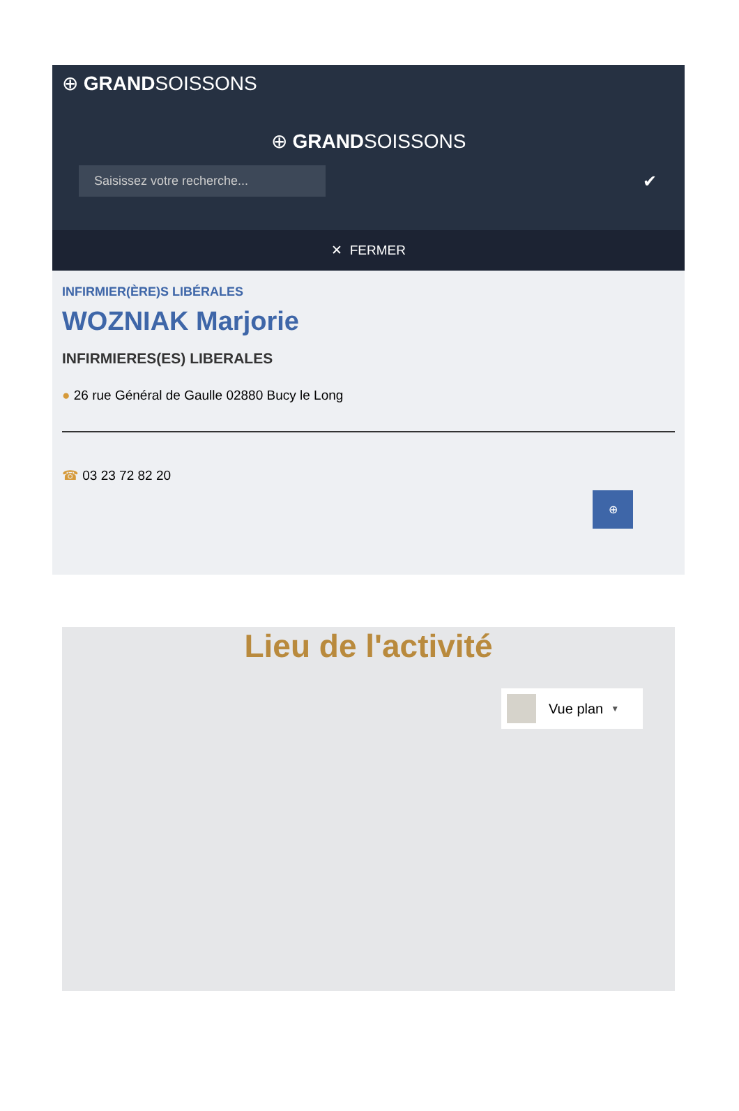⊕ GRANDSOISSONS
⊕ GRANDSOISSONS
Saisissez votre recherche...
✔
✕ FERMER
INFIRMIER(ÈRE)S LIBÉRALES
WOZNIAK Marjorie
INFIRMIERES(ES) LIBERALES
● 26 rue Général de Gaulle 02880 Bucy le Long
☎ 03 23 72 82 20
⊕
Lieu de l'activité
Vue plan ▼